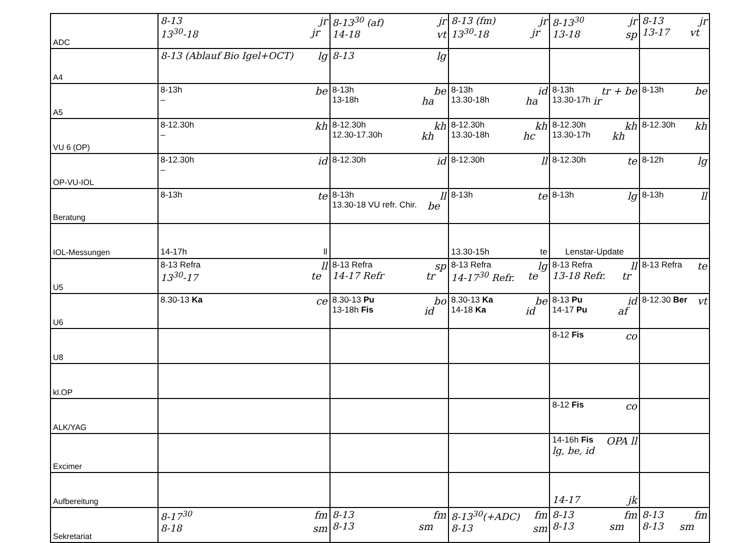| ADC | 8-13 jr 13<sup>30</sup>-18 jr | 8-13<sup>30</sup> (af) jr 14-18 vt | 8-13 (fm) jr 13<sup>30</sup>-18 jr | 8-13<sup>30</sup> jr 13-18 sp | 8-13 jr 13-17 vt |
| A4 | 8-13 (Ablauf Bio Igel+OCT) lg | 8-13 lg | | | |
| A5 | 8-13h be – | 8-13h be 13-18h ha | 8-13h id 13.30-18h ha | 8-13h tr + be 13.30-17h ir | 8-13h be |
| VU 6 (OP) | 8-12.30h kh – | 8-12.30h kh 12.30-17.30h kh | 8-12.30h kh 13.30-18h hc | 8-12.30h kh 13.30-17h kh | 8-12.30h kh |
| OP-VU-IOL | 8-12.30h id – | 8-12.30h id | 8-12.30h ll | 8-12.30h te | 8-12h lg |
| Beratung | 8-13h te | 8-13h ll 13.30-18 VU refr. Chir. be | 8-13h te | 8-13h lg | 8-13h ll |
| IOL-Messungen | 14-17h ll | | 13.30-15h te | Lenstar-Update | |
| U5 | 8-13 Refra ll 13<sup>30</sup>-17 te | 8-13 Refra sp 14-17 Refr tr | 8-13 Refra lg 14-17<sup>30</sup> Refr. te | 8-13 Refra ll 13-18 Refr. tr | 8-13 Refra te |
| U6 | 8.30-13 Ka ce | 8.30-13 Pu bo 13-18h Fis id | 8.30-13 Ka be 14-18 Ka id | 8-13 Pu id 14-17 Pu af | 8-12.30 Ber vt |
| U8 | | | | 8-12 Fis co | |
| kl.OP | | | | | |
| ALK/YAG | | | | 8-12 Fis co | |
| Excimer | | | | 14-16h Fis OPA ll lg, be, id | |
| Aufbereitung | | | | 14-17 jk | |
| Sekretariat | 8-17<sup>30</sup> fm 8-18 sm | 8-13 fm 8-13 sm | 8-13<sup>30</sup>(+ADC) fm 8-13 sm | 8-13 fm 8-13 sm | 8-13 fm 8-13 sm |